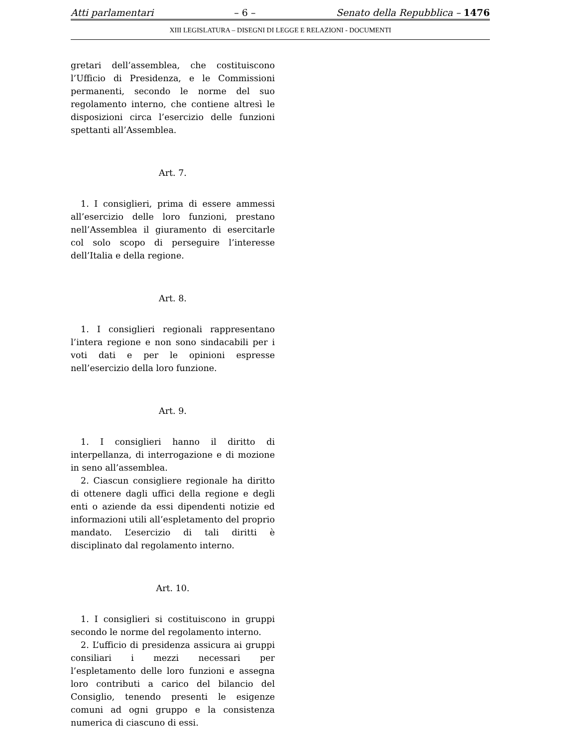Atti parlamentari – 6 – Senato della Repubblica – 1476
XIII LEGISLATURA – DISEGNI DI LEGGE E RELAZIONI - DOCUMENTI
gretari dell’assemblea, che costituiscono l’Ufficio di Presidenza, e le Commissioni permanenti, secondo le norme del suo regolamento interno, che contiene altresì le disposizioni circa l’esercizio delle funzioni spettanti all’Assemblea.
Art. 7.
1. I consiglieri, prima di essere ammessi all’esercizio delle loro funzioni, prestano nell’Assemblea il giuramento di esercitarle col solo scopo di perseguire l’interesse dell’Italia e della regione.
Art. 8.
1. I consiglieri regionali rappresentano l’intera regione e non sono sindacabili per i voti dati e per le opinioni espresse nell’esercizio della loro funzione.
Art. 9.
1. I consiglieri hanno il diritto di interpellanza, di interrogazione e di mozione in seno all’assemblea.
2. Ciascun consigliere regionale ha diritto di ottenere dagli uffici della regione e degli enti o aziende da essi dipendenti notizie ed informazioni utili all’espletamento del proprio mandato. L’esercizio di tali diritti è disciplinato dal regolamento interno.
Art. 10.
1. I consiglieri si costituiscono in gruppi secondo le norme del regolamento interno.
2. L’ufficio di presidenza assicura ai gruppi consiliari i mezzi necessari per l’espletamento delle loro funzioni e assegna loro contributi a carico del bilancio del Consiglio, tenendo presenti le esigenze comuni ad ogni gruppo e la consistenza numerica di ciascuno di essi.